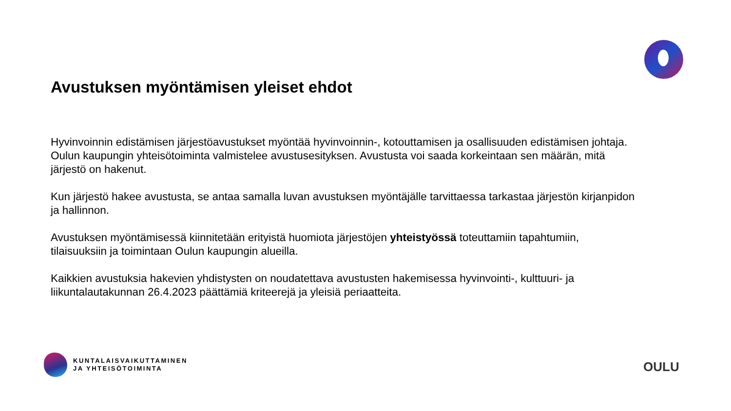Avustuksen myöntämisen yleiset ehdot
Hyvinvoinnin edistämisen järjestöavustukset myöntää hyvinvoinnin-, kotouttamisen ja osallisuuden edistämisen johtaja. Oulun kaupungin yhteisötoiminta valmistelee avustusesityksen. Avustusta voi saada korkeintaan sen määrän, mitä järjestö on hakenut.
Kun järjestö hakee avustusta, se antaa samalla luvan avustuksen myöntäjälle tarvittaessa tarkastaa järjestön kirjanpidon ja hallinnon.
Avustuksen myöntämisessä kiinnitetään erityistä huomiota järjestöjen yhteistyössä toteuttamiin tapahtumiin, tilaisuuksiin ja toimintaan Oulun kaupungin alueilla.
Kaikkien avustuksia hakevien yhdistysten on noudatettava avustusten hakemisessa hyvinvointi-, kulttuuri- ja liikuntalautakunnan 26.4.2023 päättämiä kriteerejä ja yleisiä periaatteita.
KUNTALAISVAIKUTTAMINEN
JA YHTEISÖTOIMINTA
OULU